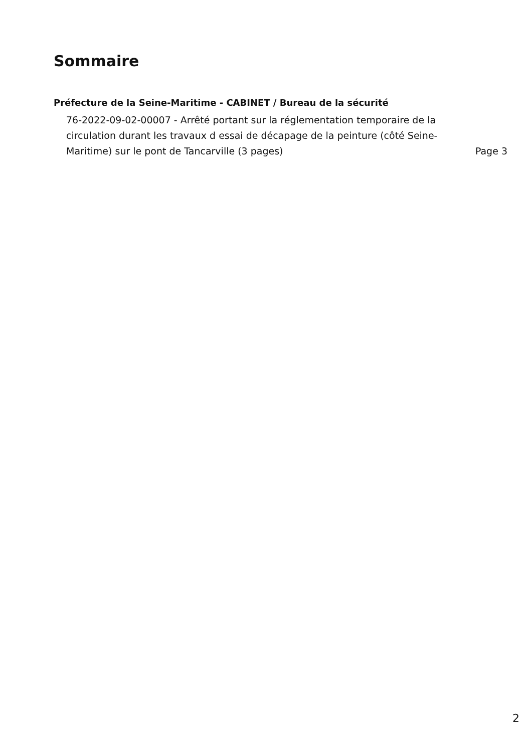Sommaire
Préfecture de la Seine-Maritime - CABINET / Bureau de la sécurité
76-2022-09-02-00007 - Arrêté portant sur la réglementation temporaire de la circulation durant les travaux d essai de décapage de la peinture (côté Seine-Maritime) sur le pont de Tancarville (3 pages)
Page 3
2